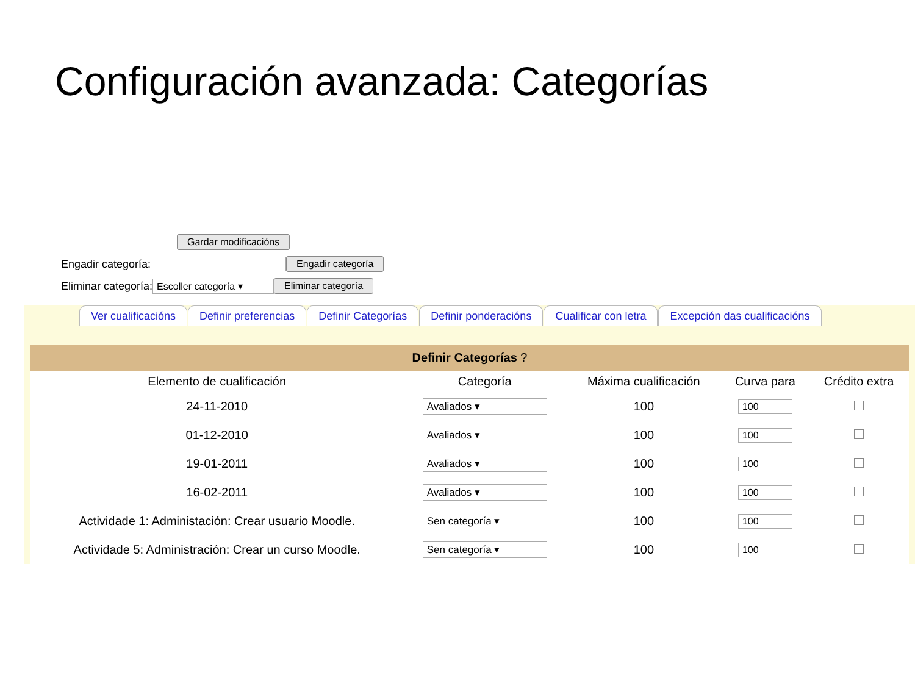Configuración avanzada: Categorías
Gardar modificacións
Engadir categoría: Engadir categoría
Eliminar categoría: Escoller categoría ▾ Eliminar categoría
Ver cualificacións Definir preferencias Definir Categorías Definir ponderacións Cualificar con letra Excepción das cualificacións
| Definir Categorías ? | | | | |
| --- | --- | --- | --- | --- |
| Elemento de cualificación | Categoría | Máxima cualificación | Curva para | Crédito extra |
| 24-11-2010 | Avaliados ▾ | 100 | 100 | |
| 01-12-2010 | Avaliados ▾ | 100 | 100 | |
| 19-01-2011 | Avaliados ▾ | 100 | 100 | |
| 16-02-2011 | Avaliados ▾ | 100 | 100 | |
| Actividade 1: Administación: Crear usuario Moodle. | Sen categoría ▾ | 100 | 100 | |
| Actividade 5: Administración: Crear un curso Moodle. | Sen categoría ▾ | 100 | 100 | |